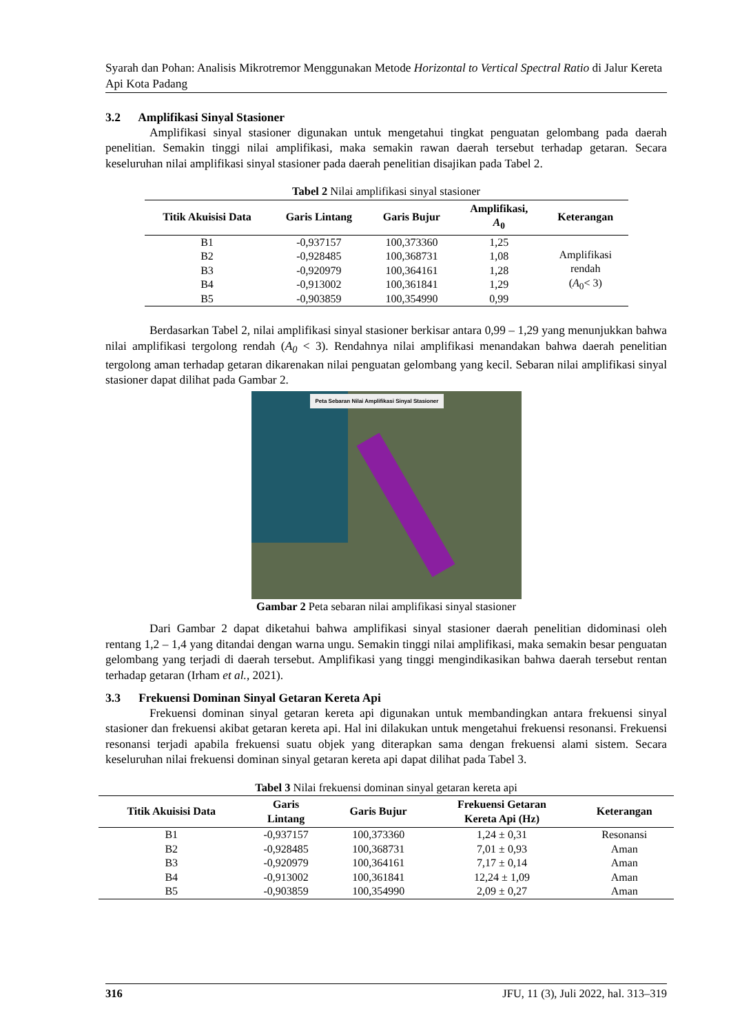Syarah dan Pohan: Analisis Mikrotremor Menggunakan Metode Horizontal to Vertical Spectral Ratio di Jalur Kereta Api Kota Padang
3.2 Amplifikasi Sinyal Stasioner
Amplifikasi sinyal stasioner digunakan untuk mengetahui tingkat penguatan gelombang pada daerah penelitian. Semakin tinggi nilai amplifikasi, maka semakin rawan daerah tersebut terhadap getaran. Secara keseluruhan nilai amplifikasi sinyal stasioner pada daerah penelitian disajikan pada Tabel 2.
Tabel 2 Nilai amplifikasi sinyal stasioner
| Titik Akuisisi Data | Garis Lintang | Garis Bujur | Amplifikasi, A<sub>0</sub> | Keterangan |
| --- | --- | --- | --- | --- |
| B1 | -0,937157 | 100,373360 | 1,25 | Amplifikasi rendah ( A<sub>0</sub>< 3) |
| B2 | -0,928485 | 100,368731 | 1,08 | |
| B3 | -0,920979 | 100,364161 | 1,28 | |
| B4 | -0,913002 | 100,361841 | 1,29 | |
| B5 | -0,903859 | 100,354990 | 0,99 | |
Berdasarkan Tabel 2, nilai amplifikasi sinyal stasioner berkisar antara 0,99 – 1,29 yang menunjukkan bahwa nilai amplifikasi tergolong rendah (A<sub>0</sub> < 3). Rendahnya nilai amplifikasi menandakan bahwa daerah penelitian tergolong aman terhadap getaran dikarenakan nilai penguatan gelombang yang kecil. Sebaran nilai amplifikasi sinyal stasioner dapat dilihat pada Gambar 2.
Peta Sebaran Nilai Amplifikasi Sinyal Stasioner
Gambar 2 Peta sebaran nilai amplifikasi sinyal stasioner
Dari Gambar 2 dapat diketahui bahwa amplifikasi sinyal stasioner daerah penelitian didominasi oleh rentang 1,2 – 1,4 yang ditandai dengan warna ungu. Semakin tinggi nilai amplifikasi, maka semakin besar penguatan gelombang yang terjadi di daerah tersebut. Amplifikasi yang tinggi mengindikasikan bahwa daerah tersebut rentan terhadap getaran (Irham et al., 2021).
3.3 Frekuensi Dominan Sinyal Getaran Kereta Api
Frekuensi dominan sinyal getaran kereta api digunakan untuk membandingkan antara frekuensi sinyal stasioner dan frekuensi akibat getaran kereta api. Hal ini dilakukan untuk mengetahui frekuensi resonansi. Frekuensi resonansi terjadi apabila frekuensi suatu objek yang diterapkan sama dengan frekuensi alami sistem. Secara keseluruhan nilai frekuensi dominan sinyal getaran kereta api dapat dilihat pada Tabel 3.
Tabel 3 Nilai frekuensi dominan sinyal getaran kereta api
| Titik Akuisisi Data | Garis Lintang | Garis Bujur | Frekuensi Getaran Kereta Api (Hz) | Keterangan |
| --- | --- | --- | --- | --- |
| B1 | -0,937157 | 100,373360 | 1,24 ± 0,31 | Resonansi |
| B2 | -0,928485 | 100,368731 | 7,01 ± 0,93 | Aman |
| B3 | -0,920979 | 100,364161 | 7,17 ± 0,14 | Aman |
| B4 | -0,913002 | 100,361841 | 12,24 ± 1,09 | Aman |
| B5 | -0,903859 | 100,354990 | 2,09 ± 0,27 | Aman |
316 JFU, 11 (3), Juli 2022, hal. 313–319